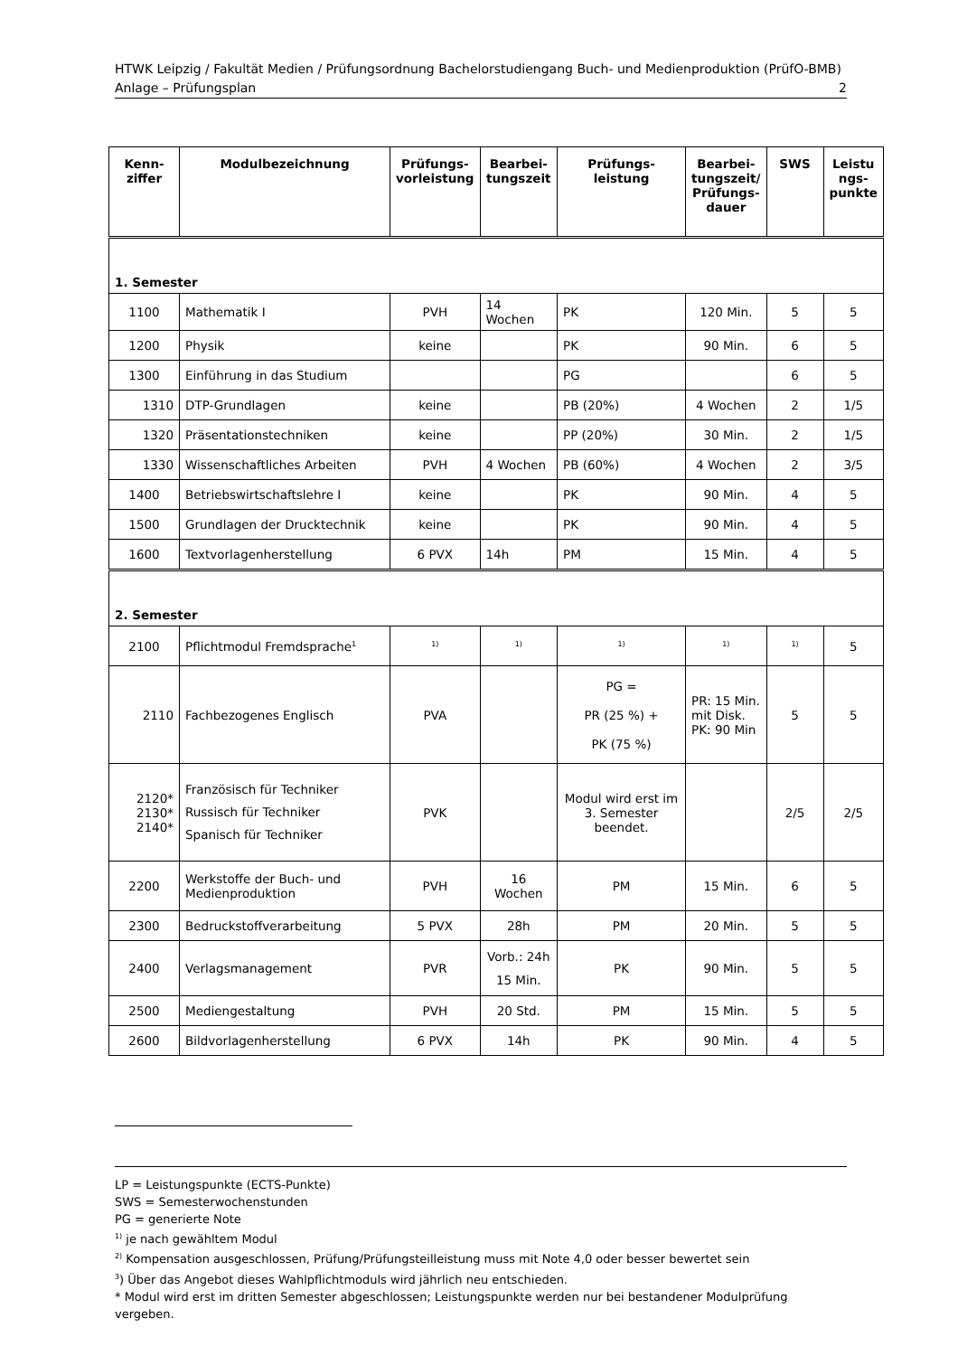HTWK Leipzig / Fakultät Medien / Prüfungsordnung Bachelorstudiengang Buch- und Medienproduktion (PrüfO-BMB)
Anlage – Prüfungsplan 2
| Kenn- ziffer | Modulbezeichnung | Prüfungs- vorleistung | Bearbei- tungszeit | Prüfungs- leistung | Bearbei- tungszeit/ Prüfungs- dauer | SWS | Leistu ngs- punkte |
| --- | --- | --- | --- | --- | --- | --- | --- |
| 1. Semester | | | | | | | |
| 1100 | Mathematik I | PVH | 14 Wochen | PK | 120 Min. | 5 | 5 |
| 1200 | Physik | keine | | PK | 90 Min. | 6 | 5 |
| 1300 | Einführung in das Studium | | | PG | | 6 | 5 |
| 1310 | DTP-Grundlagen | keine | | PB (20%) | 4 Wochen | 2 | 1/5 |
| 1320 | Präsentationstechniken | keine | | PP (20%) | 30 Min. | 2 | 1/5 |
| 1330 | Wissenschaftliches Arbeiten | PVH | 4 Wochen | PB (60%) | 4 Wochen | 2 | 3/5 |
| 1400 | Betriebswirtschaftslehre I | keine | | PK | 90 Min. | 4 | 5 |
| 1500 | Grundlagen der Drucktechnik | keine | | PK | 90 Min. | 4 | 5 |
| 1600 | Textvorlagenherstellung | 6 PVX | 14h | PM | 15 Min. | 4 | 5 |
| 2. Semester | | | | | | | |
| 2100 | Pflichtmodul Fremdsprache<sup>1</sup> | <sup>1)</sup> | <sup>1)</sup> | <sup>1)</sup> | <sup>1)</sup> | <sup>1)</sup> | 5 |
| 2110 | Fachbezogenes Englisch | PVA | | PG = PR (25 %) + PK (75 %) | PR: 15 Min. mit Disk. PK: 90 Min | 5 | 5 |
| 2120* 2130* 2140* | Französisch für Techniker Russisch für Techniker Spanisch für Techniker | PVK | | Modul wird erst im 3. Semester beendet. | | 2/5 | 2/5 |
| 2200 | Werkstoffe der Buch- und Medienproduktion | PVH | 16 Wochen | PM | 15 Min. | 6 | 5 |
| 2300 | Bedruckstoffverarbeitung | 5 PVX | 28h | PM | 20 Min. | 5 | 5 |
| 2400 | Verlagsmanagement | PVR | Vorb.: 24h 15 Min. | PK | 90 Min. | 5 | 5 |
| 2500 | Mediengestaltung | PVH | 20 Std. | PM | 15 Min. | 5 | 5 |
| 2600 | Bildvorlagenherstellung | 6 PVX | 14h | PK | 90 Min. | 4 | 5 |
LP = Leistungspunkte (ECTS-Punkte)
SWS = Semesterwochenstunden
PG = generierte Note
<sup>1)</sup> je nach gewähltem Modul
<sup>2)</sup> Kompensation ausgeschlossen, Prüfung/Prüfungsteilleistung muss mit Note 4,0 oder besser bewertet sein
<sup>3</sup>) Über das Angebot dieses Wahlpflichtmoduls wird jährlich neu entschieden.
* Modul wird erst im dritten Semester abgeschlossen; Leistungspunkte werden nur bei bestandener Modulprüfung vergeben.